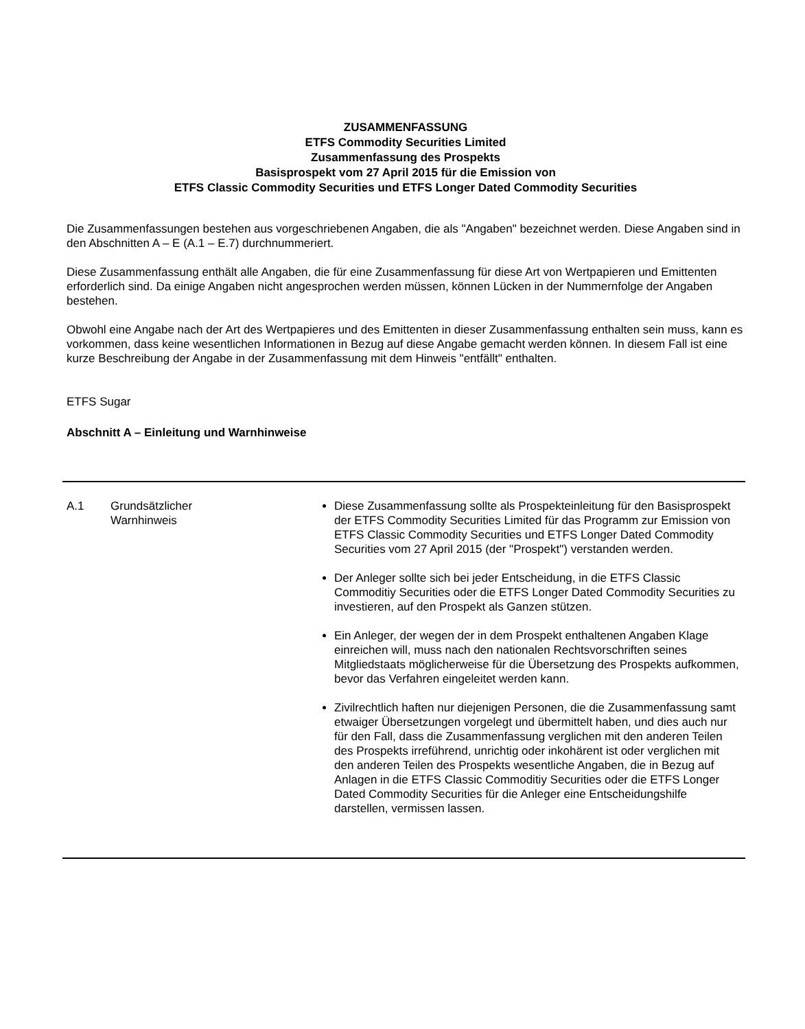ZUSAMMENFASSUNG
ETFS Commodity Securities Limited
Zusammenfassung des Prospekts
Basisprospekt vom 27 April 2015 für die Emission von
ETFS Classic Commodity Securities und ETFS Longer Dated Commodity Securities
Die Zusammenfassungen bestehen aus vorgeschriebenen Angaben, die als "Angaben" bezeichnet werden. Diese Angaben sind in den Abschnitten A – E (A.1 – E.7) durchnummeriert.
Diese Zusammenfassung enthält alle Angaben, die für eine Zusammenfassung für diese Art von Wertpapieren und Emittenten erforderlich sind. Da einige Angaben nicht angesprochen werden müssen, können Lücken in der Nummernfolge der Angaben bestehen.
Obwohl eine Angabe nach der Art des Wertpapieres und des Emittenten in dieser Zusammenfassung enthalten sein muss, kann es vorkommen, dass keine wesentlichen Informationen in Bezug auf diese Angabe gemacht werden können. In diesem Fall ist eine kurze Beschreibung der Angabe in der Zusammenfassung mit dem Hinweis "entfällt" enthalten.
ETFS Sugar
Abschnitt A – Einleitung und Warnhinweise
| A.1 | Grundsätzlicher Warnhinweis | Diese Zusammenfassung sollte als Prospekteinleitung für den Basisprospekt der ETFS Commodity Securities Limited für das Programm zur Emission von ETFS Classic Commodity Securities und ETFS Longer Dated Commodity Securities vom 27 April 2015 (der "Prospekt") verstanden werden. Der Anleger sollte sich bei jeder Entscheidung, in die ETFS Classic Commoditiy Securities oder die ETFS Longer Dated Commodity Securities zu investieren, auf den Prospekt als Ganzen stützen. Ein Anleger, der wegen der in dem Prospekt enthaltenen Angaben Klage einreichen will, muss nach den nationalen Rechtsvorschriften seines Mitgliedstaats möglicherweise für die Übersetzung des Prospekts aufkommen, bevor das Verfahren eingeleitet werden kann. Zivilrechtlich haften nur diejenigen Personen, die die Zusammenfassung samt etwaiger Übersetzungen vorgelegt und übermittelt haben, und dies auch nur für den Fall, dass die Zusammenfassung verglichen mit den anderen Teilen des Prospekts irreführend, unrichtig oder inkohärent ist oder verglichen mit den anderen Teilen des Prospekts wesentliche Angaben, die in Bezug auf Anlagen in die ETFS Classic Commoditiy Securities oder die ETFS Longer Dated Commodity Securities für die Anleger eine Entscheidungshilfe darstellen, vermissen lassen. |